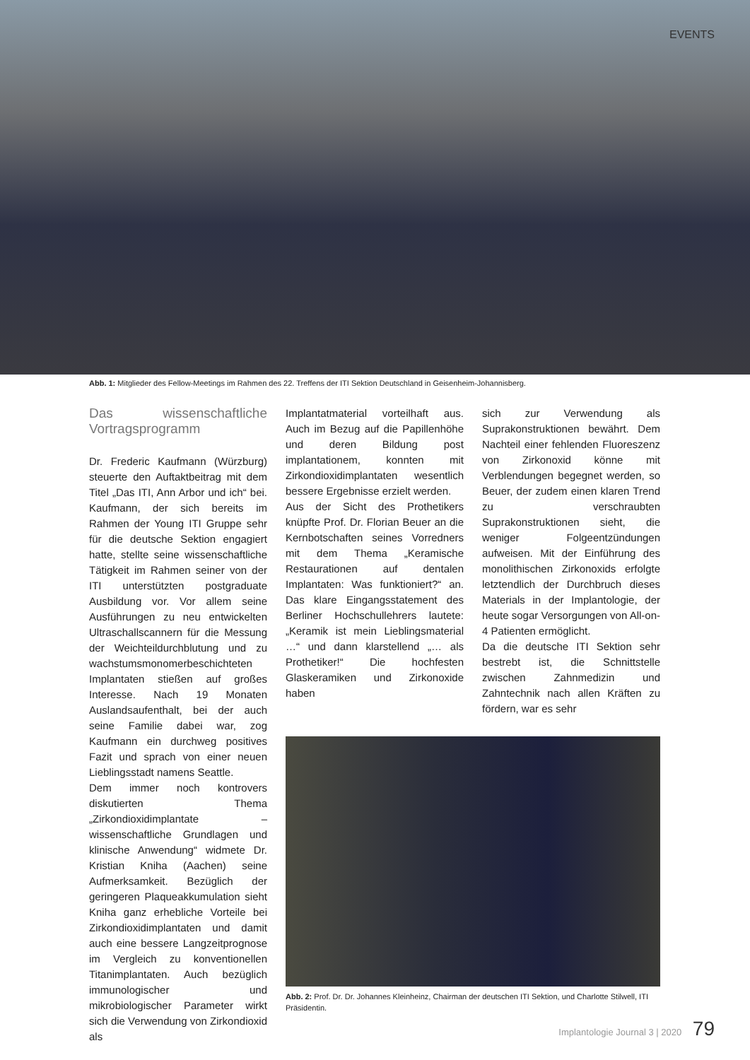EVENTS
Abb. 1: Mitglieder des Fellow-Meetings im Rahmen des 22. Treffens der ITI Sektion Deutschland in Geisenheim-Johannisberg.
Das wissenschaftliche Vortragsprogramm
Dr. Frederic Kaufmann (Würzburg) steuerte den Auftaktbeitrag mit dem Titel „Das ITI, Ann Arbor und ich“ bei. Kaufmann, der sich bereits im Rahmen der Young ITI Gruppe sehr für die deutsche Sektion engagiert hatte, stellte seine wissenschaftliche Tätigkeit im Rahmen seiner von der ITI unterstützten postgraduate Ausbildung vor. Vor allem seine Ausführungen zu neu entwickelten Ultraschallscannern für die Messung der Weichteildurchblutung und zu wachstumsmonomerbeschichteten Implantaten stießen auf großes Interesse. Nach 19 Monaten Auslandsaufenthalt, bei der auch seine Familie dabei war, zog Kaufmann ein durchweg positives Fazit und sprach von einer neuen Lieblingsstadt namens Seattle.
Dem immer noch kontrovers diskutierten Thema „Zirkondioxidimplantate – wissenschaftliche Grundlagen und klinische Anwendung“ widmete Dr. Kristian Kniha (Aachen) seine Aufmerksamkeit. Bezüglich der geringeren Plaqueakkumulation sieht Kniha ganz erhebliche Vorteile bei Zirkondioxidimplantaten und damit auch eine bessere Langzeitprognose im Vergleich zu konventionellen Titanimplantaten. Auch bezüglich immunologischer und mikrobiologischer Parameter wirkt sich die Verwendung von Zirkondioxid als
Implantatmaterial vorteilhaft aus. Auch im Bezug auf die Papillenhöhe und deren Bildung post implantationem, konnten mit Zirkondioxidimplantaten wesentlich bessere Ergebnisse erzielt werden.
Aus der Sicht des Prothetikers knüpfte Prof. Dr. Florian Beuer an die Kernbotschaften seines Vorredners mit dem Thema „Keramische Restaurationen auf dentalen Implantaten: Was funktioniert?“ an. Das klare Eingangsstatement des Berliner Hochschullehrers lautete: „Keramik ist mein Lieblingsmaterial …“ und dann klarstellend „… als Prothetiker!“ Die hochfesten Glaskeramiken und Zirkonoxide haben
sich zur Verwendung als Suprakonstruktionen bewährt. Dem Nachteil einer fehlenden Fluoreszenz von Zirkonoxid könne mit Verblendungen begegnet werden, so Beuer, der zudem einen klaren Trend zu verschraubten Suprakonstruktionen sieht, die weniger Folgeentzündungen aufweisen. Mit der Einführung des monolithischen Zirkonoxids erfolgte letztendlich der Durchbruch dieses Materials in der Implantologie, der heute sogar Versorgungen von All-on-4 Patienten ermöglicht.
Da die deutsche ITI Sektion sehr bestrebt ist, die Schnittstelle zwischen Zahnmedizin und Zahntechnik nach allen Kräften zu fördern, war es sehr
Abb. 2: Prof. Dr. Dr. Johannes Kleinheinz, Chairman der deutschen ITI Sektion, und Charlotte Stilwell, ITI Präsidentin.
Implantologie Journal 3 | 2020 79